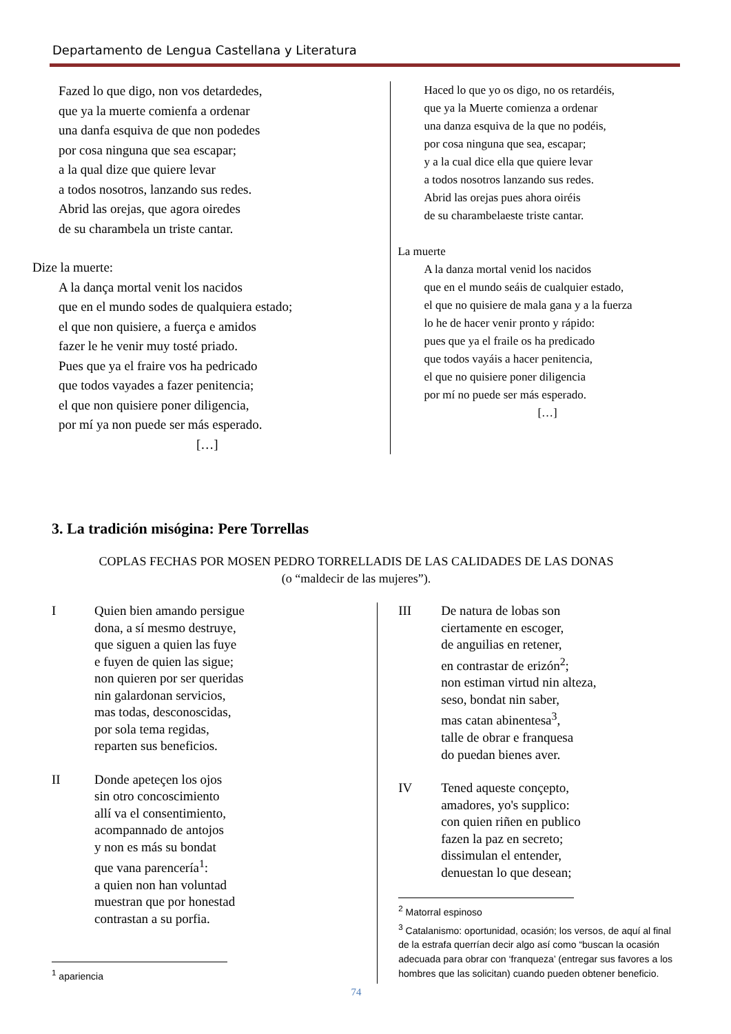Departamento de Lengua Castellana y Literatura
Fazed lo que digo, non vos detardedes,
que ya la muerte comienfa a ordenar
una danfa esquiva de que non podedes
por cosa ninguna que sea escapar;
a la qual dize que quiere levar
a todos nosotros, lanzando sus redes.
Abrid las orejas, que agora oiredes
de su charambela un triste cantar.
Dize la muerte:
A la dança mortal venit los nacidos
que en el mundo sodes de qualquiera estado;
el que non quisiere, a fuerça e amidos
fazer le he venir muy tosté priado.
Pues que ya el fraire vos ha pedricado
que todos vayades a fazer penitencia;
el que non quisiere poner diligencia,
por mí ya non puede ser más esperado.
[…]
Haced lo que yo os digo, no os retardéis,
que ya la Muerte comienza a ordenar
una danza esquiva de la que no podéis,
por cosa ninguna que sea, escapar;
y a la cual dice ella que quiere levar
a todos nosotros lanzando sus redes.
Abrid las orejas pues ahora oiréis
de su charambelaeste triste cantar.
La muerte
A la danza mortal venid los nacidos
que en el mundo seáis de cualquier estado,
el que no quisiere de mala gana y a la fuerza
lo he de hacer venir pronto y rápido:
pues que ya el fraile os ha predicado
que todos vayáis a hacer penitencia,
el que no quisiere poner diligencia
por mí no puede ser más esperado.
[…]
3. La tradición misógina: Pere Torrellas
COPLAS FECHAS POR MOSEN PEDRO TORRELLADIS DE LAS CALIDADES DE LAS DONAS
(o “maldecir de las mujeres”).
I Quien bien amando persigue
dona, a sí mesmo destruye,
que siguen a quien las fuye
e fuyen de quien las sigue;
non quieren por ser queridas
nin galardonan servicios,
mas todas, desconoscidas,
por sola tema regidas,
reparten sus beneficios.
II Donde apeteçen los ojos
sin otro concoscimiento
allí va el consentimiento,
acompannado de antojos
y non es más su bondat
que vana parencería<sup>1</sup>:
a quien non han voluntad
muestran que por honestad
contrastan a su porfia.
<sup>1</sup> apariencia
III De natura de lobas son
ciertamente en escoger,
de anguilias en retener,
en contrastar de erizón<sup>2</sup>;
non estiman virtud nin alteza,
seso, bondat nin saber,
mas catan abinentesa<sup>3</sup>,
talle de obrar e franquesa
do puedan bienes aver.
IV Tened aqueste conçepto,
amadores, yo's supplico:
con quien riñen en publico
fazen la paz en secreto;
dissimulan el entender,
denuestan lo que desean;
<sup>2</sup> Matorral espinoso
<sup>3</sup> Catalanismo: oportunidad, ocasión; los versos, de aquí al final de la estrafa querrían decir algo así como “buscan la ocasión adecuada para obrar con ‘franqueza’ (entregar sus favores a los hombres que las solicitan) cuando pueden obtener beneficio.
74